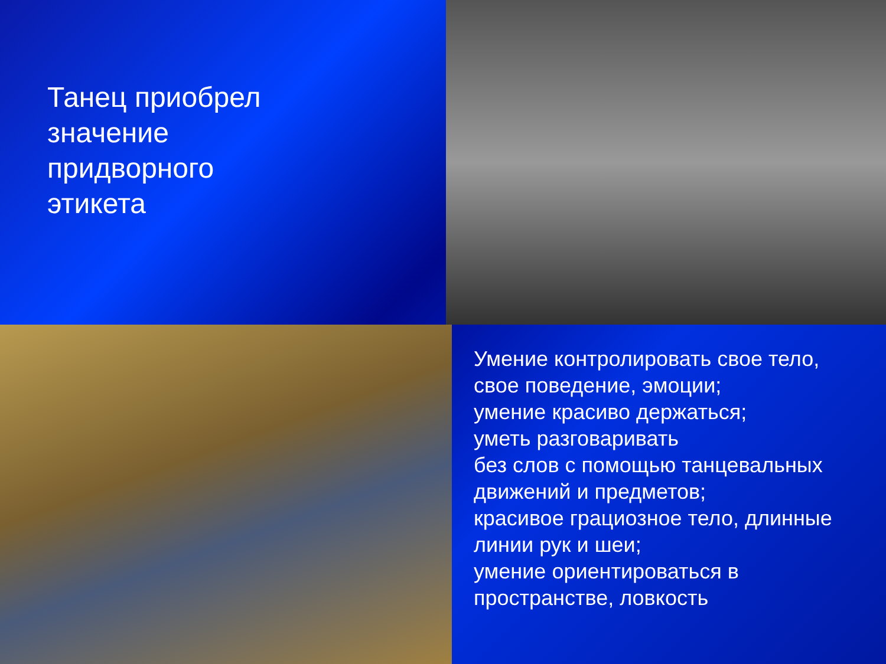Танец приобрел
значение
придворного
этикета
Умение контролировать свое тело,
свое поведение, эмоции;
умение красиво держаться;
уметь разговаривать
без слов с помощью танцевальных
движений и предметов;
красивое грациозное тело, длинные
линии рук и шеи;
умение ориентироваться в
пространстве, ловкость